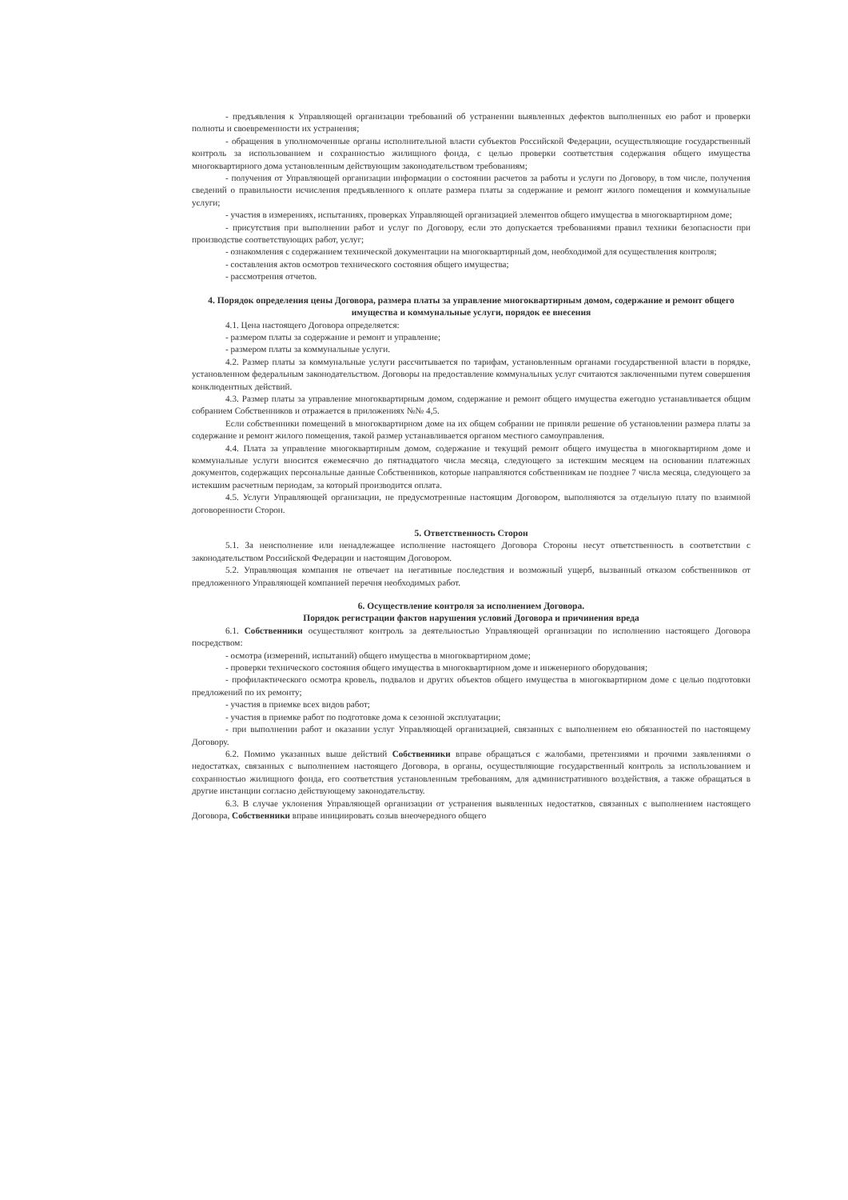- предъявления к Управляющей организации требований об устранении выявленных дефектов выполненных ею работ и проверки полноты и своевременности их устранения;
- обращения в уполномоченные органы исполнительной власти субъектов Российской Федерации, осуществляющие государственный контроль за использованием и сохранностью жилищного фонда, с целью проверки соответствия содержания общего имущества многоквартирного дома установленным действующим законодательством требованиям;
- получения от Управляющей организации информации о состоянии расчетов за работы и услуги по Договору, в том числе, получения сведений о правильности исчисления предъявленного к оплате размера платы за содержание и ремонт жилого помещения и коммунальные услуги;
- участия в измерениях, испытаниях, проверках Управляющей организацией элементов общего имущества в многоквартирном доме;
- присутствия при выполнении работ и услуг по Договору, если это допускается требованиями правил техники безопасности при производстве соответствующих работ, услуг;
- ознакомления с содержанием технической документации на многоквартирный дом, необходимой для осуществления контроля;
- составления актов осмотров технического состояния общего имущества;
- рассмотрения отчетов.
4. Порядок определения цены Договора, размера платы за управление многоквартирным домом, содержание и ремонт общего имущества и коммунальные услуги, порядок ее внесения
4.1. Цена настоящего Договора определяется:
- размером платы за содержание и ремонт и управление;
- размером платы за коммунальные услуги.
4.2. Размер платы за коммунальные услуги рассчитывается по тарифам, установленным органами государственной власти в порядке, установленном федеральным законодательством. Договоры на предоставление коммунальных услуг считаются заключенными путем совершения конклюдентных действий.
4.3. Размер платы за управление многоквартирным домом, содержание и ремонт общего имущества ежегодно устанавливается общим собранием Собственников и отражается в приложениях №№ 4,5.
Если собственники помещений в многоквартирном доме на их общем собрании не приняли решение об установлении размера платы за содержание и ремонт жилого помещения, такой размер устанавливается органом местного самоуправления.
4.4. Плата за управление многоквартирным домом, содержание и текущий ремонт общего имущества в многоквартирном доме и коммунальные услуги вносится ежемесячно до пятнадцатого числа месяца, следующего за истекшим месяцем на основании платежных документов, содержащих персональные данные Собственников, которые направляются собственникам не позднее 7 числа месяца, следующего за истекшим расчетным периодам, за который производится оплата.
4.5. Услуги Управляющей организации, не предусмотренные настоящим Договором, выполняются за отдельную плату по взаимной договоренности Сторон.
5. Ответственность Сторон
5.1. За неисполнение или ненадлежащее исполнение настоящего Договора Стороны несут ответственность в соответствии с законодательством Российской Федерации и настоящим Договором.
5.2. Управляющая компания не отвечает на негативные последствия и возможный ущерб, вызванный отказом собственников от предложенного Управляющей компанией перечня необходимых работ.
6. Осуществление контроля за исполнением Договора.
Порядок регистрации фактов нарушения условий Договора и причинения вреда
6.1. Собственники осуществляют контроль за деятельностью Управляющей организации по исполнению настоящего Договора посредством:
- осмотра (измерений, испытаний) общего имущества в многоквартирном доме;
- проверки технического состояния общего имущества в многоквартирном доме и инженерного оборудования;
- профилактического осмотра кровель, подвалов и других объектов общего имущества в многоквартирном доме с целью подготовки предложений по их ремонту;
- участия в приемке всех видов работ;
- участия в приемке работ по подготовке дома к сезонной эксплуатации;
- при выполнении работ и оказании услуг Управляющей организацией, связанных с выполнением ею обязанностей по настоящему Договору.
6.2. Помимо указанных выше действий Собственники вправе обращаться с жалобами, претензиями и прочими заявлениями о недостатках, связанных с выполнением настоящего Договора, в органы, осуществляющие государственный контроль за использованием и сохранностью жилищного фонда, его соответствия установленным требованиям, для административного воздействия, а также обращаться в другие инстанции согласно действующему законодательству.
6.3. В случае уклонения Управляющей организации от устранения выявленных недостатков, связанных с выполнением настоящего Договора, Собственники вправе инициировать созыв внеочередного общего